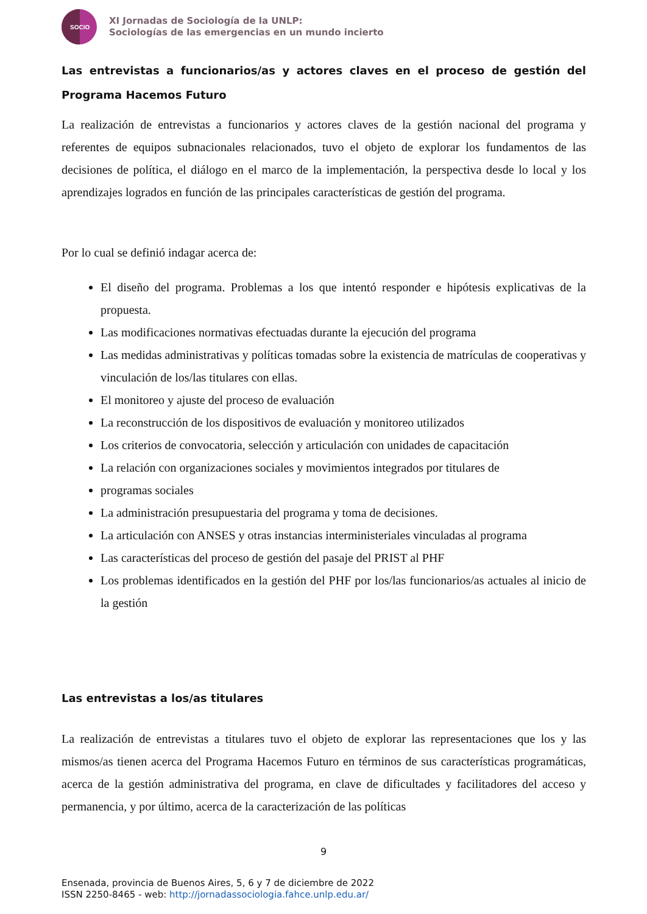SOCIO
XI Jornadas de Sociología de la UNLP:
Sociologías de las emergencias en un mundo incierto
Las entrevistas a funcionarios/as y actores claves en el proceso de gestión del Programa Hacemos Futuro
La realización de entrevistas a funcionarios y actores claves de la gestión nacional del programa y referentes de equipos subnacionales relacionados, tuvo el objeto de explorar los fundamentos de las decisiones de política, el diálogo en el marco de la implementación, la perspectiva desde lo local y los aprendizajes logrados en función de las principales características de gestión del programa.
Por lo cual se definió indagar acerca de:
El diseño del programa. Problemas a los que intentó responder e hipótesis explicativas de la propuesta.
Las modificaciones normativas efectuadas durante la ejecución del programa
Las medidas administrativas y políticas tomadas sobre la existencia de matrículas de cooperativas y vinculación de los/las titulares con ellas.
El monitoreo y ajuste del proceso de evaluación
La reconstrucción de los dispositivos de evaluación y monitoreo utilizados
Los criterios de convocatoria, selección y articulación con unidades de capacitación
La relación con organizaciones sociales y movimientos integrados por titulares de
programas sociales
La administración presupuestaria del programa y toma de decisiones.
La articulación con ANSES y otras instancias interministeriales vinculadas al programa
Las características del proceso de gestión del pasaje del PRIST al PHF
Los problemas identificados en la gestión del PHF por los/las funcionarios/as actuales al inicio de la gestión
Las entrevistas a los/as titulares
La realización de entrevistas a titulares tuvo el objeto de explorar las representaciones que los y las mismos/as tienen acerca del Programa Hacemos Futuro en términos de sus características programáticas, acerca de la gestión administrativa del programa, en clave de dificultades y facilitadores del acceso y permanencia, y por último, acerca de la caracterización de las políticas
9
Ensenada, provincia de Buenos Aires, 5, 6 y 7 de diciembre de 2022
ISSN 2250-8465 - web: http://jornadassociologia.fahce.unlp.edu.ar/